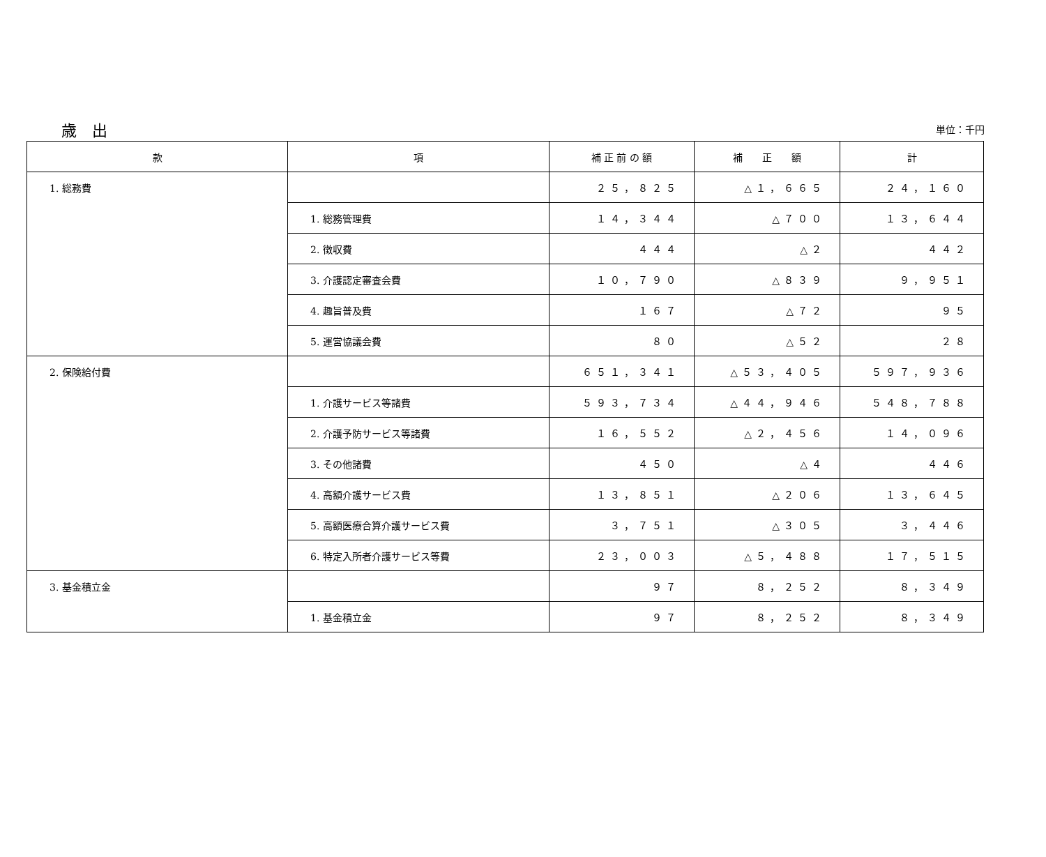歳　出
単位：千円
| 款 | 項 | 補 正 前 の 額 | 補 正 額 | 計 |
| --- | --- | --- | --- | --- |
| 1. 総務費 | | ２５，８２５ | △１，６６５ | ２４，１６０ |
| | 1. 総務管理費 | １４，３４４ | △７００ | １３，６４４ |
| | 2. 徴収費 | ４４４ | △２ | ４４２ |
| | 3. 介護認定審査会費 | １０，７９０ | △８３９ | ９，９５１ |
| | 4. 趣旨普及費 | １６７ | △７２ | ９５ |
| | 5. 運営協議会費 | ８０ | △５２ | ２８ |
| 2. 保険給付費 | | ６５１，３４１ | △５３，４０５ | ５９７，９３６ |
| | 1. 介護サービス等諸費 | ５９３，７３４ | △４４，９４６ | ５４８，７８８ |
| | 2. 介護予防サービス等諸費 | １６，５５２ | △２，４５６ | １４，０９６ |
| | 3. その他諸費 | ４５０ | △４ | ４４６ |
| | 4. 高額介護サービス費 | １３，８５１ | △２０６ | １３，６４５ |
| | 5. 高額医療合算介護サービス費 | ３，７５１ | △３０５ | ３，４４６ |
| | 6. 特定入所者介護サービス等費 | ２３，００３ | △５，４８８ | １７，５１５ |
| 3. 基金積立金 | | ９７ | ８，２５２ | ８，３４９ |
| | 1. 基金積立金 | ９７ | ８，２５２ | ８，３４９ |